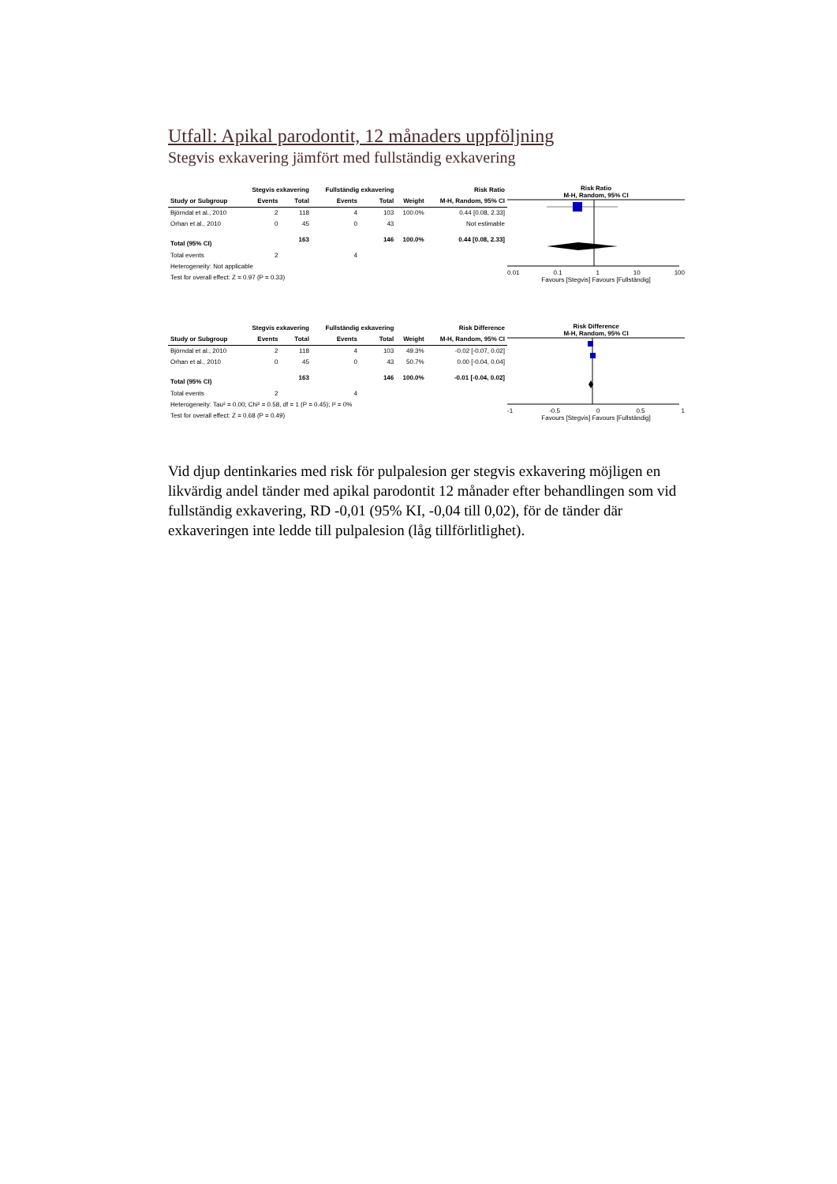Utfall: Apikal parodontit, 12 månaders uppföljning
Stegvis exkavering jämfört med fullständig exkavering
| | Stegvis exkavering | | Fullständig exkavering | | | Risk Ratio |
| --- | --- | --- | --- | --- | --- | --- |
| Study or Subgroup | Events | Total | Events | Total | Weight | M-H, Random, 95% CI |
| Björndal et al., 2010 | 2 | 118 | 4 | 103 | 100.0% | 0.44 [0.08, 2.33] |
| Orhan et al., 2010 | 0 | 45 | 0 | 43 | | Not estimable |
| Total (95% CI) | | 163 | | 146 | 100.0% | 0.44 [0.08, 2.33] |
| Total events | 2 | | 4 | | | |
| Heterogeneity: Not applicable | | | | | | |
| Test for overall effect: Z = 0.97 (P = 0.33) | | | | | | |
Risk Ratio
M-H, Random, 95% CI
0.01 0.1 1 10 100
Favours [Stegvis] Favours [Fullständig]
| | Stegvis exkavering | | Fullständig exkavering | | | Risk Difference |
| --- | --- | --- | --- | --- | --- | --- |
| Study or Subgroup | Events | Total | Events | Total | Weight | M-H, Random, 95% CI |
| Björndal et al., 2010 | 2 | 118 | 4 | 103 | 49.3% | -0.02 [-0.07, 0.02] |
| Orhan et al., 2010 | 0 | 45 | 0 | 43 | 50.7% | 0.00 [-0.04, 0.04] |
| Total (95% CI) | | 163 | | 146 | 100.0% | -0.01 [-0.04, 0.02] |
| Total events | 2 | | 4 | | | |
| Heterogeneity: Tau² = 0.00; Chi² = 0.58, df = 1 (P = 0.45); I² = 0% | | | | | | |
| Test for overall effect: Z = 0.68 (P = 0.49) | | | | | | |
Risk Difference
M-H, Random, 95% CI
-1 -0.5 0 0.5 1
Favours [Stegvis] Favours [Fullständig]
Vid djup dentinkaries med risk för pulpalesion ger stegvis exkavering möjligen en likvärdig andel tänder med apikal parodontit 12 månader efter behandlingen som vid fullständig exkavering, RD -0,01 (95% KI, -0,04 till 0,02), för de tänder där exkaveringen inte ledde till pulpalesion (låg tillförlitlighet).